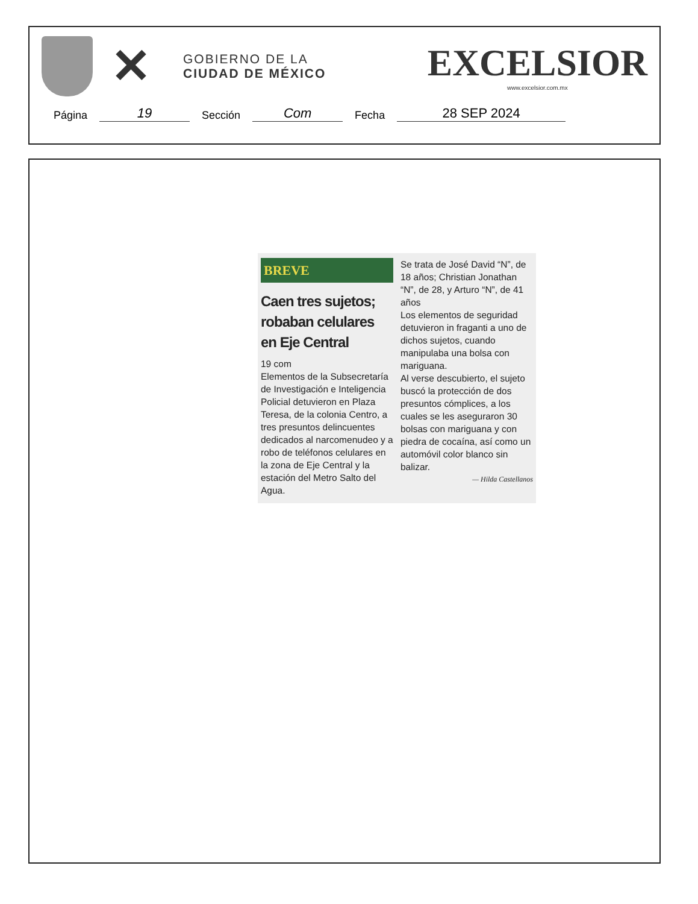✕
GOBIERNO DE LA
CIUDAD DE MÉXICO
EXCELSIOR
www.excelsior.com.mx
Página 19 Sección Com Fecha 28 SEP 2024
BREVE
Caen tres sujetos; robaban celulares en Eje Central
19 com
Elementos de la Subsecretaría de Investigación e Inteligencia Policial detuvieron en Plaza Teresa, de la colonia Centro, a tres presuntos delincuentes dedicados al narcomenudeo y a robo de teléfonos celulares en la zona de Eje Central y la estación del Metro Salto del Agua.
Se trata de José David “N”, de 18 años; Christian Jonathan “N”, de 28, y Arturo “N”, de 41 años
Los elementos de seguridad detuvieron in fraganti a uno de dichos sujetos, cuando manipulaba una bolsa con mariguana.
Al verse descubierto, el sujeto buscó la protección de dos presuntos cómplices, a los cuales se les aseguraron 30 bolsas con mariguana y con piedra de cocaína, así como un automóvil color blanco sin balizar.
— Hilda Castellanos